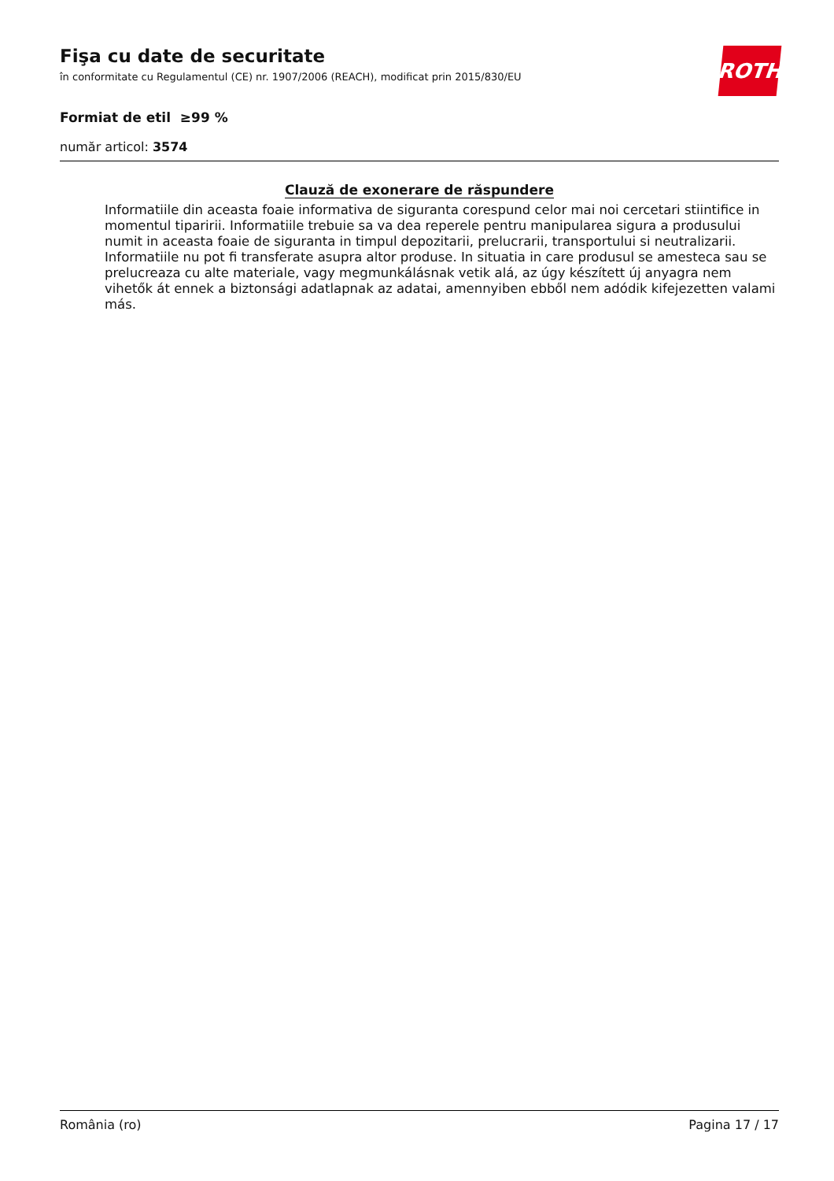ROTH
Fişa cu date de securitate
în conformitate cu Regulamentul (CE) nr. 1907/2006 (REACH), modificat prin 2015/830/EU
Formiat de etil ≥99 %
număr articol: 3574
Clauză de exonerare de răspundere
Informatiile din aceasta foaie informativa de siguranta corespund celor mai noi cercetari stiintifice in momentul tiparirii. Informatiile trebuie sa va dea reperele pentru manipularea sigura a produsului numit in aceasta foaie de siguranta in timpul depozitarii, prelucrarii, transportului si neutralizarii. Informatiile nu pot fi transferate asupra altor produse. In situatia in care produsul se amesteca sau se prelucreaza cu alte materiale, vagy megmunkálásnak vetik alá, az úgy készített új anyagra nem vihetők át ennek a biztonsági adatlapnak az adatai, amennyiben ebből nem adódik kifejezetten valami más.
România (ro) Pagina 17 / 17